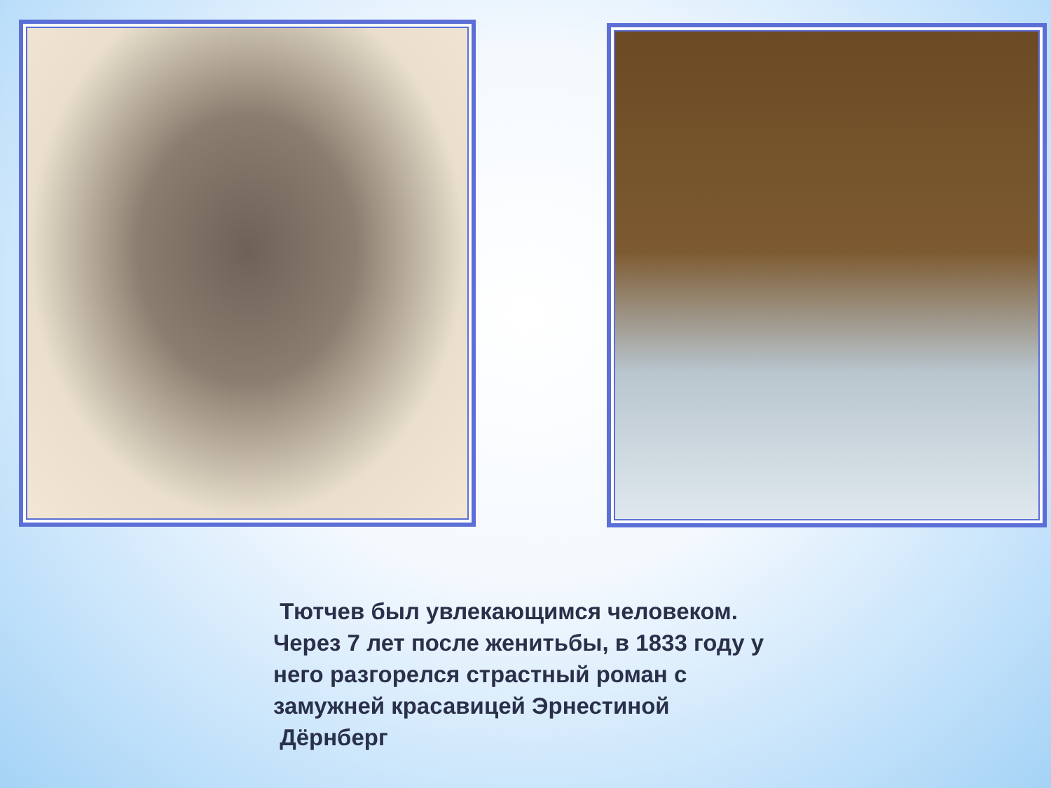Тютчев был увлекающимся человеком.
Через 7 лет после женитьбы, в 1833 году у него разгорелся страстный роман с замужней красавицей Эрнестиной Дёрнберг